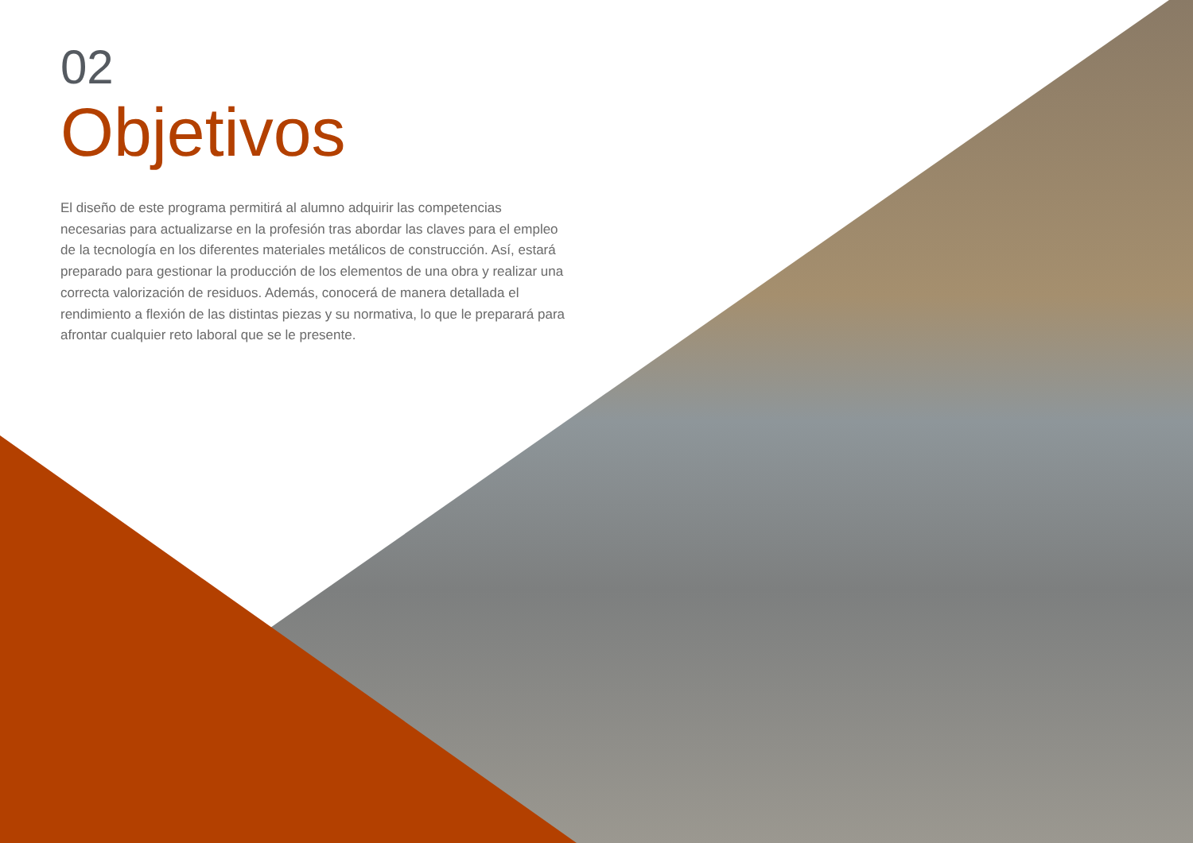02
Objetivos
El diseño de este programa permitirá al alumno adquirir las competencias necesarias para actualizarse en la profesión tras abordar las claves para el empleo de la tecnología en los diferentes materiales metálicos de construcción. Así, estará preparado para gestionar la producción de los elementos de una obra y realizar una correcta valorización de residuos. Además, conocerá de manera detallada el rendimiento a flexión de las distintas piezas y su normativa, lo que le preparará para afrontar cualquier reto laboral que se le presente.